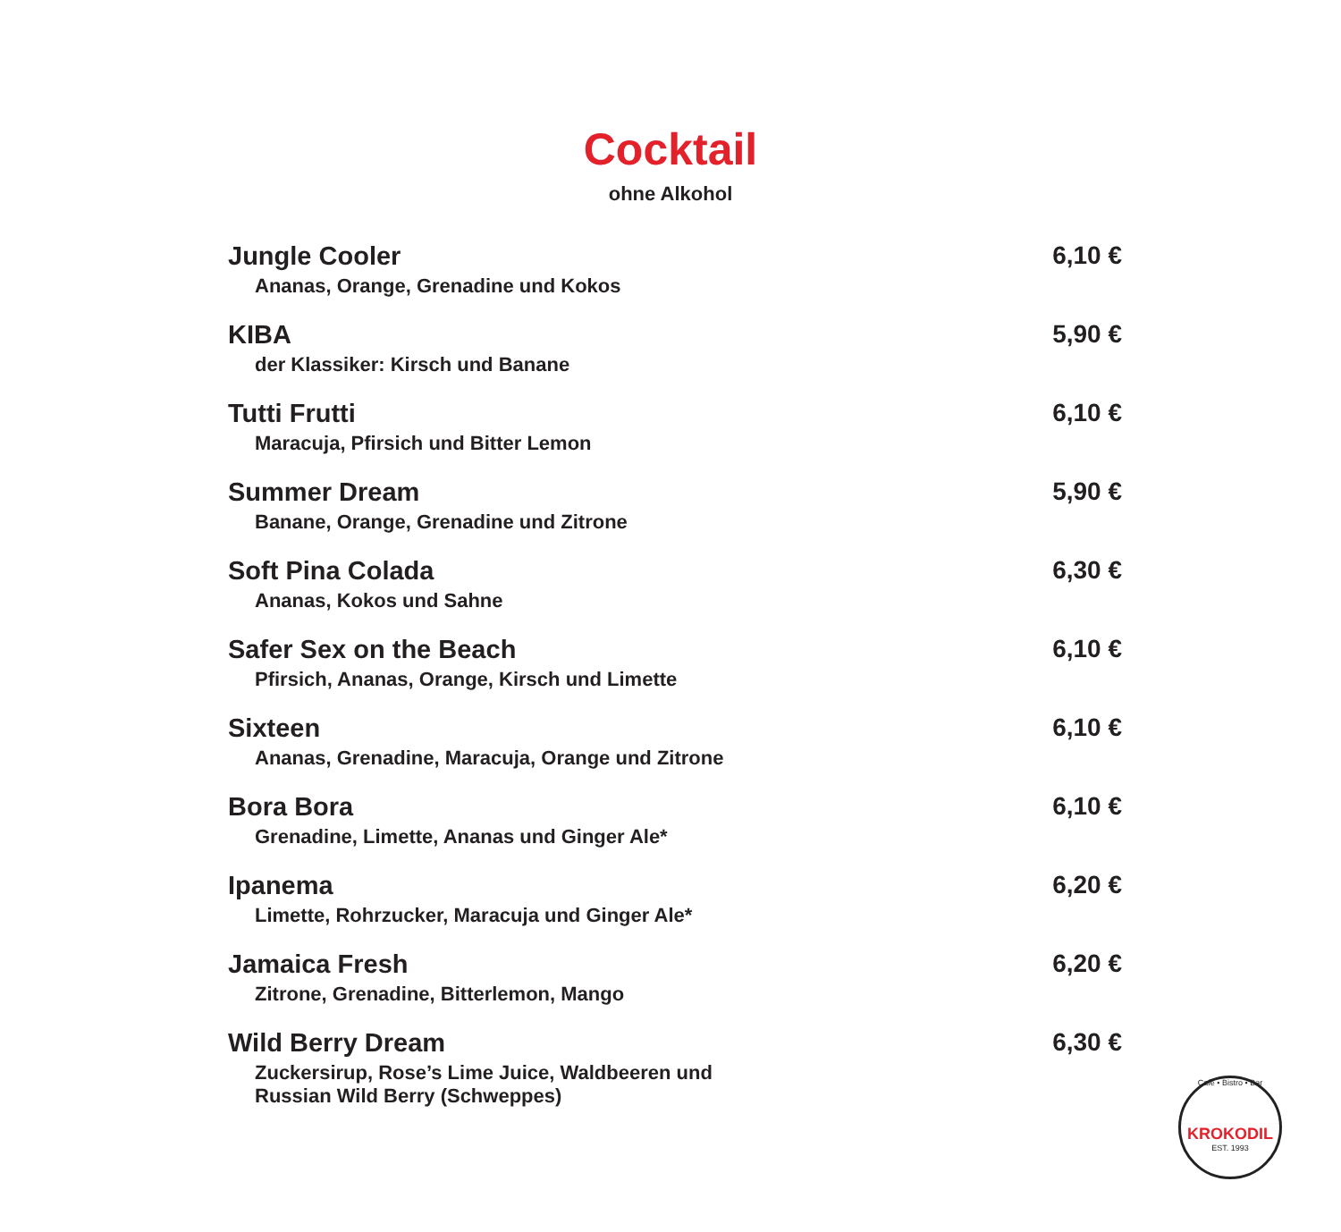Cocktail
ohne Alkohol
Jungle Cooler
Ananas, Orange, Grenadine und Kokos
6,10 €
KIBA
der Klassiker: Kirsch und Banane
5,90 €
Tutti Frutti
Maracuja, Pfirsich und Bitter Lemon
6,10 €
Summer Dream
Banane, Orange, Grenadine und Zitrone
5,90 €
Soft Pina Colada
Ananas, Kokos und Sahne
6,30 €
Safer Sex on the Beach
Pfirsich, Ananas, Orange, Kirsch und Limette
6,10 €
Sixteen
Ananas, Grenadine, Maracuja, Orange und Zitrone
6,10 €
Bora Bora
Grenadine, Limette, Ananas und Ginger Ale*
6,10 €
Ipanema
Limette, Rohrzucker, Maracuja und Ginger Ale*
6,20 €
Jamaica Fresh
Zitrone, Grenadine, Bitterlemon, Mango
6,20 €
Wild Berry Dream
Zuckersirup, Rose’s Lime Juice, Waldbeeren und
Russian Wild Berry (Schweppes)
6,30 €
Cafe • Bistro • Bar
KROKODIL
EST. 1993